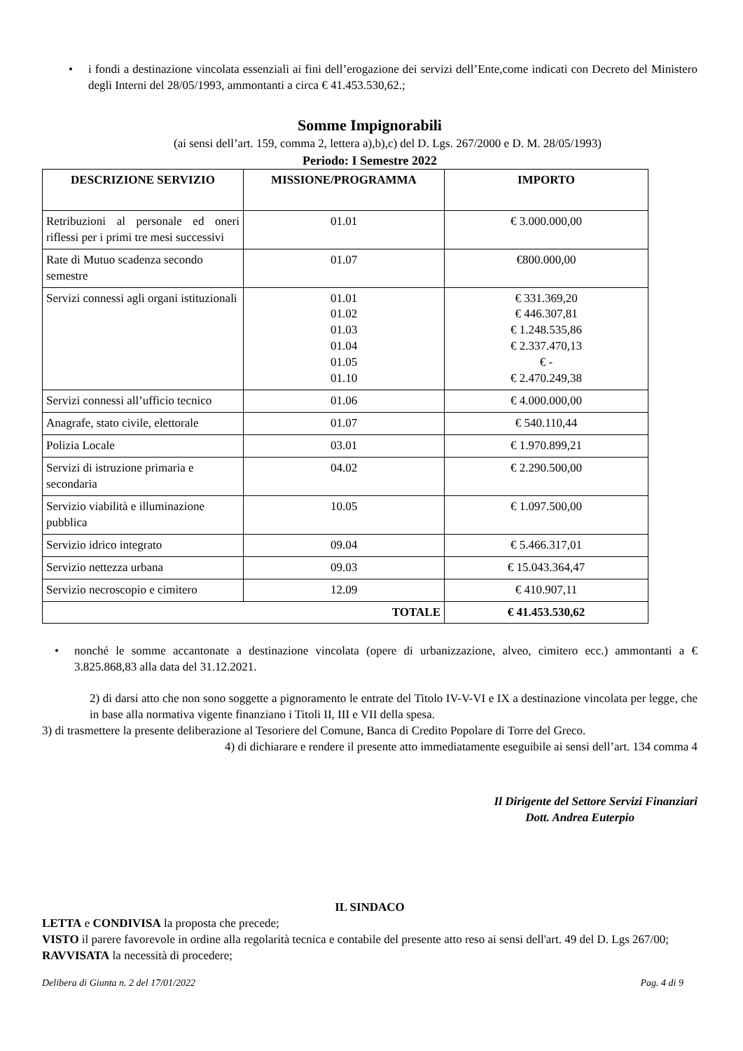• i fondi a destinazione vincolata essenziali ai fini dell’erogazione dei servizi dell’Ente,come indicati con Decreto del Ministero degli Interni del 28/05/1993, ammontanti a circa € 41.453.530,62.;
Somme Impignorabili
(ai sensi dell’art. 159, comma 2, lettera a),b),c) del D. Lgs. 267/2000 e D. M. 28/05/1993)
Periodo: I Semestre 2022
| DESCRIZIONE SERVIZIO | MISSIONE/PROGRAMMA | IMPORTO |
| --- | --- | --- |
| Retribuzioni al personale ed oneri riflessi per i primi tre mesi successivi | 01.01 | € 3.000.000,00 |
| Rate di Mutuo scadenza secondo semestre | 01.07 | €800.000,00 |
| Servizi connessi agli organi istituzionali | 01.01 01.02 01.03 01.04 01.05 01.10 | € 331.369,20 € 446.307,81 € 1.248.535,86 € 2.337.470,13 € - € 2.470.249,38 |
| Servizi connessi all’ufficio tecnico | 01.06 | € 4.000.000,00 |
| Anagrafe, stato civile, elettorale | 01.07 | € 540.110,44 |
| Polizia Locale | 03.01 | € 1.970.899,21 |
| Servizi di istruzione primaria e secondaria | 04.02 | € 2.290.500,00 |
| Servizio viabilità e illuminazione pubblica | 10.05 | € 1.097.500,00 |
| Servizio idrico integrato | 09.04 | € 5.466.317,01 |
| Servizio nettezza urbana | 09.03 | € 15.043.364,47 |
| Servizio necroscopio e cimitero | 12.09 | € 410.907,11 |
| TOTALE | | € 41.453.530,62 |
• nonché le somme accantonate a destinazione vincolata (opere di urbanizzazione, alveo, cimitero ecc.) ammontanti a € 3.825.868,83 alla data del 31.12.2021.
2) di darsi atto che non sono soggette a pignoramento le entrate del Titolo IV-V-VI e IX a destinazione vincolata per legge, che in base alla normativa vigente finanziano i Titoli II, III e VII della spesa.
3) di trasmettere la presente deliberazione al Tesoriere del Comune, Banca di Credito Popolare di Torre del Greco.
4) di dichiarare e rendere il presente atto immediatamente eseguibile ai sensi dell’art. 134 comma 4
Il Dirigente del Settore Servizi Finanziari
Dott. Andrea Euterpio
IL SINDACO
LETTA e CONDIVISA la proposta che precede;
VISTO il parere favorevole in ordine alla regolarità tecnica e contabile del presente atto reso ai sensi dell'art. 49 del D. Lgs 267/00;
RAVVISATA la necessità di procedere;
Delibera di Giunta n. 2 del 17/01/2022 Pag. 4 di 9